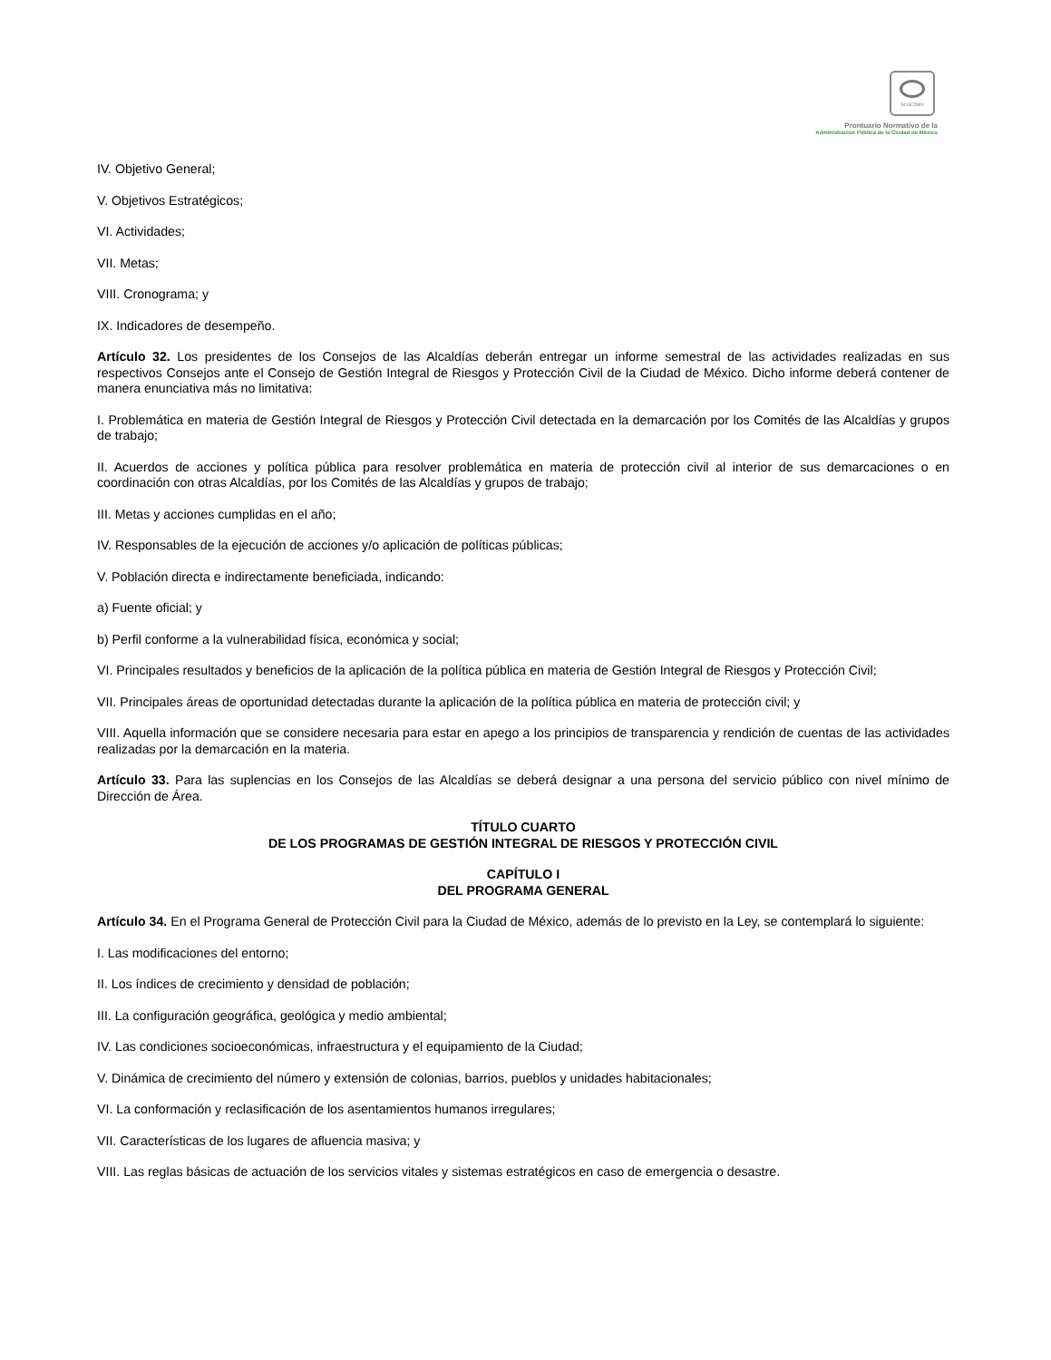SCGCDMX
Prontuario Normativo de la
Administración Pública de la Ciudad de México
IV. Objetivo General;
V. Objetivos Estratégicos;
VI. Actividades;
VII. Metas;
VIII. Cronograma; y
IX. Indicadores de desempeño.
Artículo 32. Los presidentes de los Consejos de las Alcaldías deberán entregar un informe semestral de las actividades realizadas en sus respectivos Consejos ante el Consejo de Gestión Integral de Riesgos y Protección Civil de la Ciudad de México. Dicho informe deberá contener de manera enunciativa más no limitativa:
I. Problemática en materia de Gestión Integral de Riesgos y Protección Civil detectada en la demarcación por los Comités de las Alcaldías y grupos de trabajo;
II. Acuerdos de acciones y política pública para resolver problemática en materia de protección civil al interior de sus demarcaciones o en coordinación con otras Alcaldías, por los Comités de las Alcaldías y grupos de trabajo;
III. Metas y acciones cumplidas en el año;
IV. Responsables de la ejecución de acciones y/o aplicación de políticas públicas;
V. Población directa e indirectamente beneficiada, indicando:
a) Fuente oficial; y
b) Perfil conforme a la vulnerabilidad física, económica y social;
VI. Principales resultados y beneficios de la aplicación de la política pública en materia de Gestión Integral de Riesgos y Protección Civil;
VII. Principales áreas de oportunidad detectadas durante la aplicación de la política pública en materia de protección civil; y
VIII. Aquella información que se considere necesaria para estar en apego a los principios de transparencia y rendición de cuentas de las actividades realizadas por la demarcación en la materia.
Artículo 33. Para las suplencias en los Consejos de las Alcaldías se deberá designar a una persona del servicio público con nivel mínimo de Dirección de Área.
TÍTULO CUARTO
DE LOS PROGRAMAS DE GESTIÓN INTEGRAL DE RIESGOS Y PROTECCIÓN CIVIL
CAPÍTULO I
DEL PROGRAMA GENERAL
Artículo 34. En el Programa General de Protección Civil para la Ciudad de México, además de lo previsto en la Ley, se contemplará lo siguiente:
I. Las modificaciones del entorno;
II. Los índices de crecimiento y densidad de población;
III. La configuración geográfica, geológica y medio ambiental;
IV. Las condiciones socioeconómicas, infraestructura y el equipamiento de la Ciudad;
V. Dinámica de crecimiento del número y extensión de colonias, barrios, pueblos y unidades habitacionales;
VI. La conformación y reclasificación de los asentamientos humanos irregulares;
VII. Características de los lugares de afluencia masiva; y
VIII. Las reglas básicas de actuación de los servicios vitales y sistemas estratégicos en caso de emergencia o desastre.